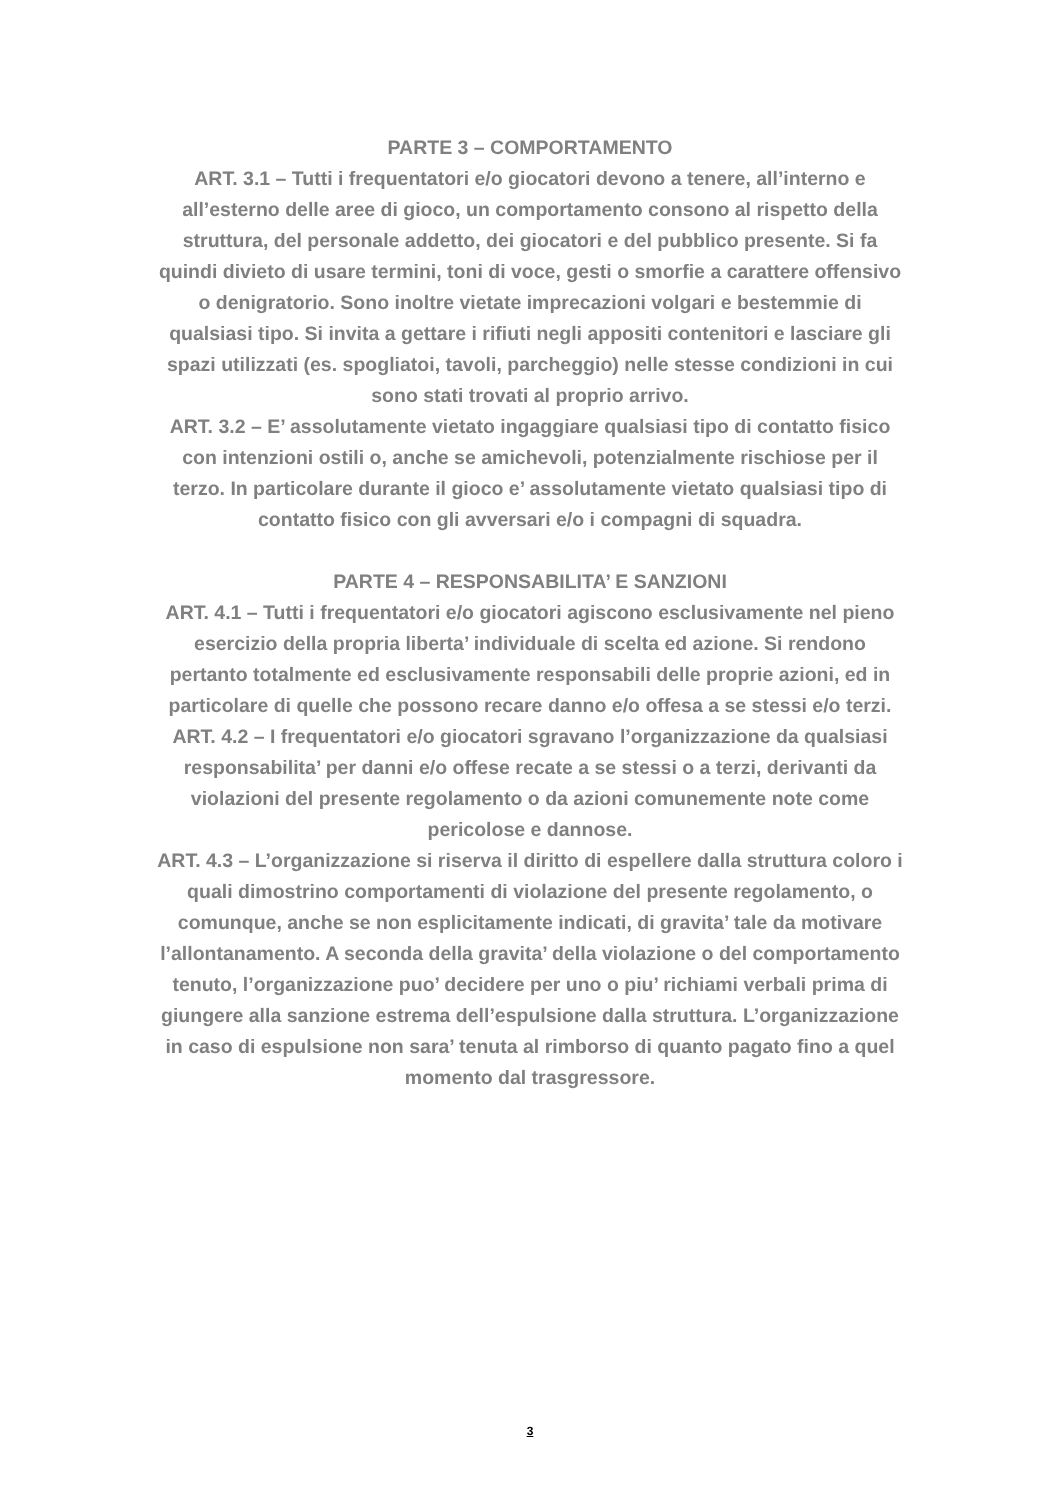PARTE 3 – COMPORTAMENTO
ART. 3.1 – Tutti i frequentatori e/o giocatori devono a tenere, all’interno e all’esterno delle aree di gioco, un comportamento consono al rispetto della struttura, del personale addetto, dei giocatori e del pubblico presente. Si fa quindi divieto di usare termini, toni di voce, gesti o smorfie a carattere offensivo o denigratorio. Sono inoltre vietate imprecazioni volgari e bestemmie di qualsiasi tipo. Si invita a gettare i rifiuti negli appositi contenitori e lasciare gli spazi utilizzati (es. spogliatoi, tavoli, parcheggio) nelle stesse condizioni in cui sono stati trovati al proprio arrivo.
ART. 3.2 – E’ assolutamente vietato ingaggiare qualsiasi tipo di contatto fisico con intenzioni ostili o, anche se amichevoli, potenzialmente rischiose per il terzo. In particolare durante il gioco e’ assolutamente vietato qualsiasi tipo di contatto fisico con gli avversari e/o i compagni di squadra.
PARTE 4 – RESPONSABILITA’ E SANZIONI
ART. 4.1 – Tutti i frequentatori e/o giocatori agiscono esclusivamente nel pieno esercizio della propria liberta’ individuale di scelta ed azione. Si rendono pertanto totalmente ed esclusivamente responsabili delle proprie azioni, ed in particolare di quelle che possono recare danno e/o offesa a se stessi e/o terzi.
ART. 4.2 – I frequentatori e/o giocatori sgravano l’organizzazione da qualsiasi responsabilita’ per danni e/o offese recate a se stessi o a terzi, derivanti da violazioni del presente regolamento o da azioni comunemente note come pericolose e dannose.
ART. 4.3 – L’organizzazione si riserva il diritto di espellere dalla struttura coloro i quali dimostrino comportamenti di violazione del presente regolamento, o comunque, anche se non esplicitamente indicati, di gravita’ tale da motivare l’allontanamento. A seconda della gravita’ della violazione o del comportamento tenuto, l’organizzazione puo’ decidere per uno o piu’ richiami verbali prima di giungere alla sanzione estrema dell’espulsione dalla struttura. L’organizzazione in caso di espulsione non sara’ tenuta al rimborso di quanto pagato fino a quel momento dal trasgressore.
3